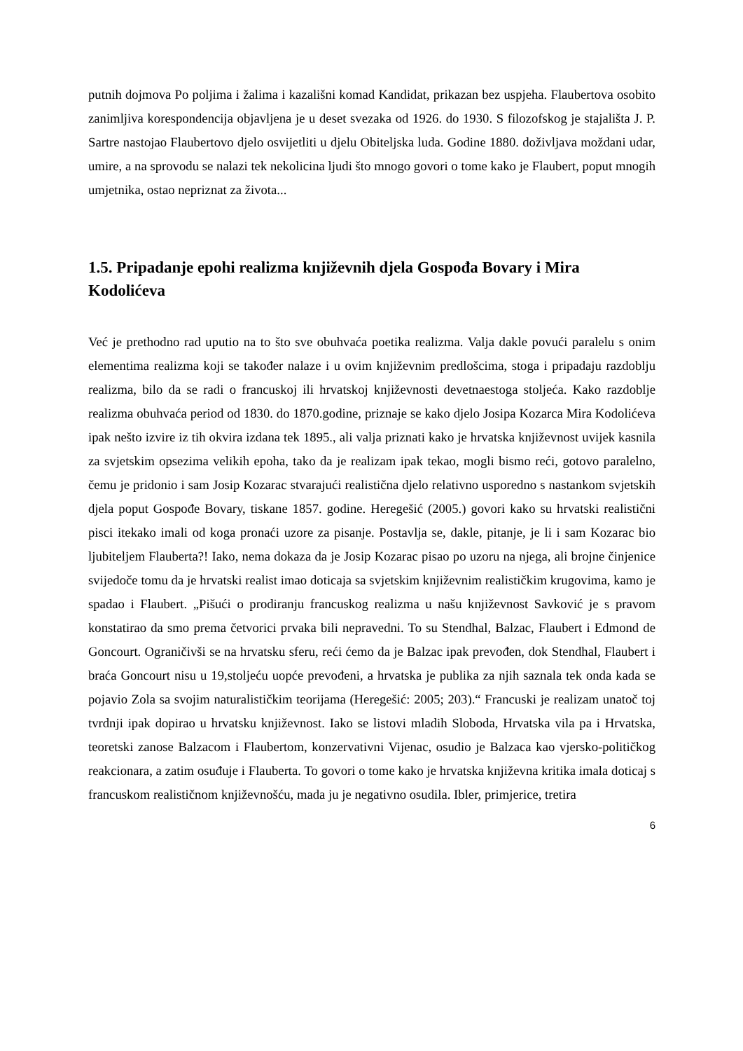putnih dojmova Po poljima i žalima i kazališni komad Kandidat, prikazan bez uspjeha. Flaubertova osobito zanimljiva korespondencija objavljena je u deset svezaka od 1926. do 1930. S filozofskog je stajališta J. P. Sartre nastojao Flaubertovo djelo osvijetliti u djelu Obiteljska luda. Godine 1880. doživljava moždani udar, umire, a na sprovodu se nalazi tek nekolicina ljudi što mnogo govori o tome kako je Flaubert, poput mnogih umjetnika, ostao nepriznat za života...
1.5. Pripadanje epohi realizma književnih djela Gospođa Bovary i Mira Kodolićeva
Već je prethodno rad uputio na to što sve obuhvaća poetika realizma. Valja dakle povući paralelu s onim elementima realizma koji se također nalaze i u ovim književnim predlošcima, stoga i pripadaju razdoblju realizma, bilo da se radi o francuskoj ili hrvatskoj književnosti devetnaestoga stoljeća. Kako razdoblje realizma obuhvaća period od 1830. do 1870.godine, priznaje se kako djelo Josipa Kozarca Mira Kodolićeva ipak nešto izvire iz tih okvira izdana tek 1895., ali valja priznati kako je hrvatska književnost uvijek kasnila za svjetskim opsezima velikih epoha, tako da je realizam ipak tekao, mogli bismo reći, gotovo paralelno, čemu je pridonio i sam Josip Kozarac stvarajući realistična djelo relativno usporedno s nastankom svjetskih djela poput Gospođe Bovary, tiskane 1857. godine. Heregešić (2005.) govori kako su hrvatski realistični pisci itekako imali od koga pronaći uzore za pisanje. Postavlja se, dakle, pitanje, je li i sam Kozarac bio ljubiteljem Flauberta?! Iako, nema dokaza da je Josip Kozarac pisao po uzoru na njega, ali brojne činjenice svijedoče tomu da je hrvatski realist imao doticaja sa svjetskim književnim realističkim krugovima, kamo je spadao i Flaubert. „Pišući o prodiranju francuskog realizma u našu književnost Savković je s pravom konstatirao da smo prema četvorici prvaka bili nepravedni. To su Stendhal, Balzac, Flaubert i Edmond de Goncourt. Ograničivši se na hrvatsku sferu, reći ćemo da je Balzac ipak prevođen, dok Stendhal, Flaubert i braća Goncourt nisu u 19,stoljeću uopće prevođeni, a hrvatska je publika za njih saznala tek onda kada se pojavio Zola sa svojim naturalističkim teorijama (Heregešić: 2005; 203).“ Francuski je realizam unatoč toj tvrdnji ipak dopirao u hrvatsku književnost. Iako se listovi mladih Sloboda, Hrvatska vila pa i Hrvatska, teoretski zanose Balzacom i Flaubertom, konzervativni Vijenac, osudio je Balzaca kao vjersko-političkog reakcionara, a zatim osuđuje i Flauberta. To govori o tome kako je hrvatska književna kritika imala doticaj s francuskom realističnom književnošću, mada ju je negativno osudila. Ibler, primjerice, tretira
6